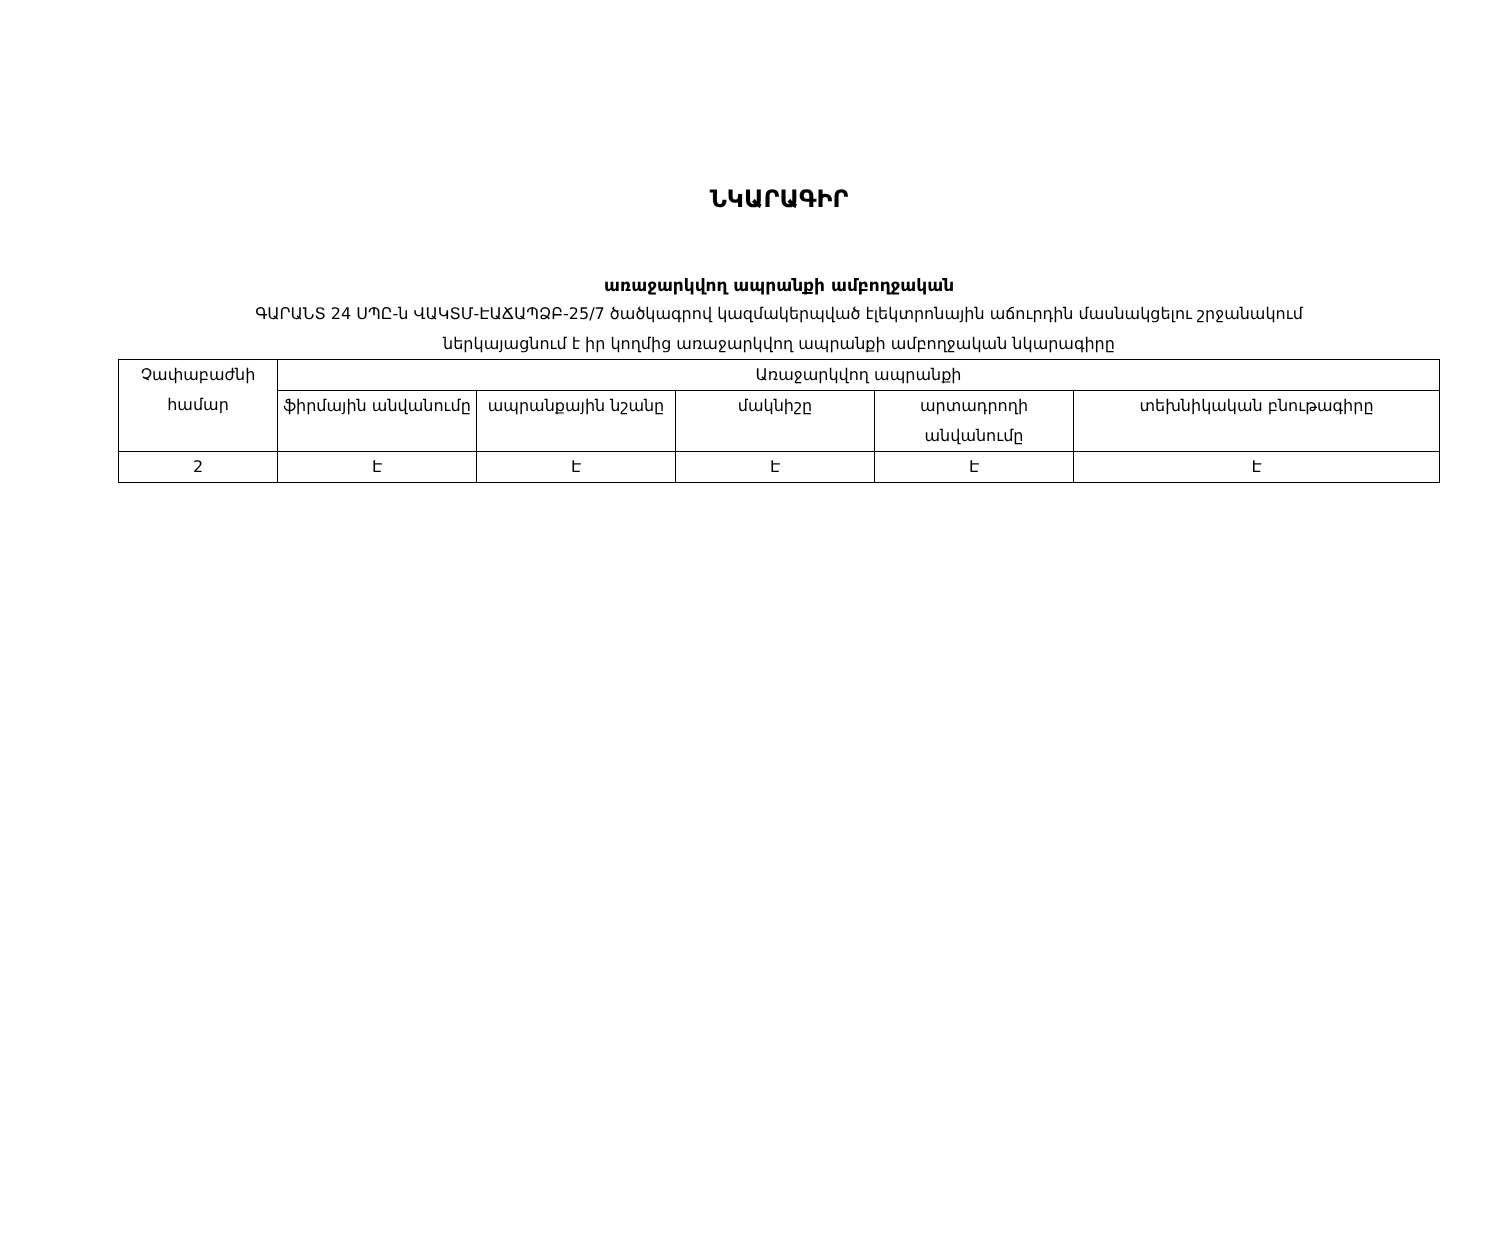ՆԿԱՐԱԳԻՐ
առաջարկվող ապրանքի ամբողջական
ԳԱՐԱՆՏ 24 ՍՊԸ-ն ՎԱԿՏՄ-ԷԱՃԱՊՁԲ-25/7 ծածկագրով կազմակերպված էլեկտրոնային աճուրդին մասնակցելու շրջանակում
ներկայացնում է իր կողմից առաջարկվող ապրանքի ամբողջական նկարագիրը
| Չափաբաժնի համար | Առաջարկվող ապրանքի | | | | |
| --- | --- | --- | --- | --- | --- |
| | ֆիրմային անվանումը | ապրանքային նշանը | մակնիշը | արտադրողի անվանումը | տեխնիկական բնութագիրը |
| 2 | Է | Է | Է | Է | Է |